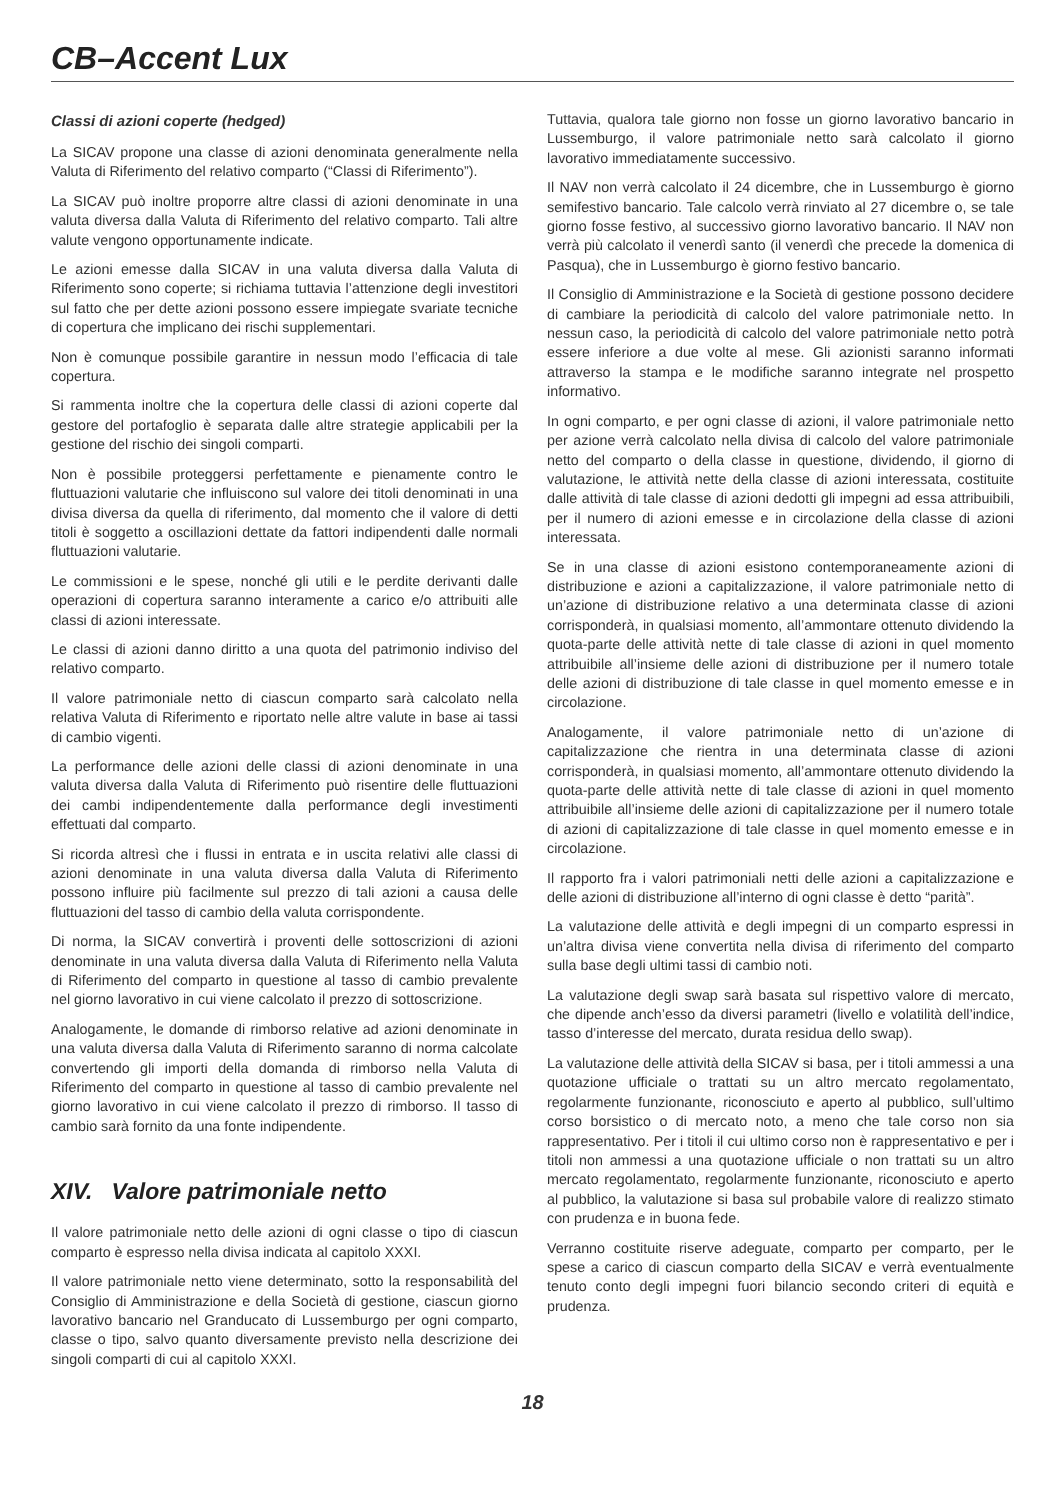CB–Accent Lux
Classi di azioni coperte (hedged)
La SICAV propone una classe di azioni denominata generalmente nella Valuta di Riferimento del relativo comparto (“Classi di Riferimento”).
La SICAV può inoltre proporre altre classi di azioni denominate in una valuta diversa dalla Valuta di Riferimento del relativo comparto. Tali altre valute vengono opportunamente indicate.
Le azioni emesse dalla SICAV in una valuta diversa dalla Valuta di Riferimento sono coperte; si richiama tuttavia l’attenzione degli investitori sul fatto che per dette azioni possono essere impiegate svariate tecniche di copertura che implicano dei rischi supplementari.
Non è comunque possibile garantire in nessun modo l’efficacia di tale copertura.
Si rammenta inoltre che la copertura delle classi di azioni coperte dal gestore del portafoglio è separata dalle altre strategie applicabili per la gestione del rischio dei singoli comparti.
Non è possibile proteggersi perfettamente e pienamente contro le fluttuazioni valutarie che influiscono sul valore dei titoli denominati in una divisa diversa da quella di riferimento, dal momento che il valore di detti titoli è soggetto a oscillazioni dettate da fattori indipendenti dalle normali fluttuazioni valutarie.
Le commissioni e le spese, nonché gli utili e le perdite derivanti dalle operazioni di copertura saranno interamente a carico e/o attribuiti alle classi di azioni interessate.
Le classi di azioni danno diritto a una quota del patrimonio indiviso del relativo comparto.
Il valore patrimoniale netto di ciascun comparto sarà calcolato nella relativa Valuta di Riferimento e riportato nelle altre valute in base ai tassi di cambio vigenti.
La performance delle azioni delle classi di azioni denominate in una valuta diversa dalla Valuta di Riferimento può risentire delle fluttuazioni dei cambi indipendentemente dalla performance degli investimenti effettuati dal comparto.
Si ricorda altresì che i flussi in entrata e in uscita relativi alle classi di azioni denominate in una valuta diversa dalla Valuta di Riferimento possono influire più facilmente sul prezzo di tali azioni a causa delle fluttuazioni del tasso di cambio della valuta corrispondente.
Di norma, la SICAV convertirà i proventi delle sottoscrizioni di azioni denominate in una valuta diversa dalla Valuta di Riferimento nella Valuta di Riferimento del comparto in questione al tasso di cambio prevalente nel giorno lavorativo in cui viene calcolato il prezzo di sottoscrizione.
Analogamente, le domande di rimborso relative ad azioni denominate in una valuta diversa dalla Valuta di Riferimento saranno di norma calcolate convertendo gli importi della domanda di rimborso nella Valuta di Riferimento del comparto in questione al tasso di cambio prevalente nel giorno lavorativo in cui viene calcolato il prezzo di rimborso. Il tasso di cambio sarà fornito da una fonte indipendente.
XIV. Valore patrimoniale netto
Il valore patrimoniale netto delle azioni di ogni classe o tipo di ciascun comparto è espresso nella divisa indicata al capitolo XXXI.
Il valore patrimoniale netto viene determinato, sotto la responsabilità del Consiglio di Amministrazione e della Società di gestione, ciascun giorno lavorativo bancario nel Granducato di Lussemburgo per ogni comparto, classe o tipo, salvo quanto diversamente previsto nella descrizione dei singoli comparti di cui al capitolo XXXI.
Tuttavia, qualora tale giorno non fosse un giorno lavorativo bancario in Lussemburgo, il valore patrimoniale netto sarà calcolato il giorno lavorativo immediatamente successivo.
Il NAV non verrà calcolato il 24 dicembre, che in Lussemburgo è giorno semifestivo bancario. Tale calcolo verrà rinviato al 27 dicembre o, se tale giorno fosse festivo, al successivo giorno lavorativo bancario. Il NAV non verrà più calcolato il venerdì santo (il venerdì che precede la domenica di Pasqua), che in Lussemburgo è giorno festivo bancario.
Il Consiglio di Amministrazione e la Società di gestione possono decidere di cambiare la periodicità di calcolo del valore patrimoniale netto. In nessun caso, la periodicità di calcolo del valore patrimoniale netto potrà essere inferiore a due volte al mese. Gli azionisti saranno informati attraverso la stampa e le modifiche saranno integrate nel prospetto informativo.
In ogni comparto, e per ogni classe di azioni, il valore patrimoniale netto per azione verrà calcolato nella divisa di calcolo del valore patrimoniale netto del comparto o della classe in questione, dividendo, il giorno di valutazione, le attività nette della classe di azioni interessata, costituite dalle attività di tale classe di azioni dedotti gli impegni ad essa attribuibili, per il numero di azioni emesse e in circolazione della classe di azioni interessata.
Se in una classe di azioni esistono contemporaneamente azioni di distribuzione e azioni a capitalizzazione, il valore patrimoniale netto di un’azione di distribuzione relativo a una determinata classe di azioni corrisponderà, in qualsiasi momento, all’ammontare ottenuto dividendo la quota-parte delle attività nette di tale classe di azioni in quel momento attribuibile all’insieme delle azioni di distribuzione per il numero totale delle azioni di distribuzione di tale classe in quel momento emesse e in circolazione.
Analogamente, il valore patrimoniale netto di un’azione di capitalizzazione che rientra in una determinata classe di azioni corrisponderà, in qualsiasi momento, all’ammontare ottenuto dividendo la quota-parte delle attività nette di tale classe di azioni in quel momento attribuibile all’insieme delle azioni di capitalizzazione per il numero totale di azioni di capitalizzazione di tale classe in quel momento emesse e in circolazione.
Il rapporto fra i valori patrimoniali netti delle azioni a capitalizzazione e delle azioni di distribuzione all’interno di ogni classe è detto “parità”.
La valutazione delle attività e degli impegni di un comparto espressi in un’altra divisa viene convertita nella divisa di riferimento del comparto sulla base degli ultimi tassi di cambio noti.
La valutazione degli swap sarà basata sul rispettivo valore di mercato, che dipende anch’esso da diversi parametri (livello e volatilità dell’indice, tasso d’interesse del mercato, durata residua dello swap).
La valutazione delle attività della SICAV si basa, per i titoli ammessi a una quotazione ufficiale o trattati su un altro mercato regolamentato, regolarmente funzionante, riconosciuto e aperto al pubblico, sull’ultimo corso borsistico o di mercato noto, a meno che tale corso non sia rappresentativo. Per i titoli il cui ultimo corso non è rappresentativo e per i titoli non ammessi a una quotazione ufficiale o non trattati su un altro mercato regolamentato, regolarmente funzionante, riconosciuto e aperto al pubblico, la valutazione si basa sul probabile valore di realizzo stimato con prudenza e in buona fede.
Verranno costituite riserve adeguate, comparto per comparto, per le spese a carico di ciascun comparto della SICAV e verrà eventualmente tenuto conto degli impegni fuori bilancio secondo criteri di equità e prudenza.
18